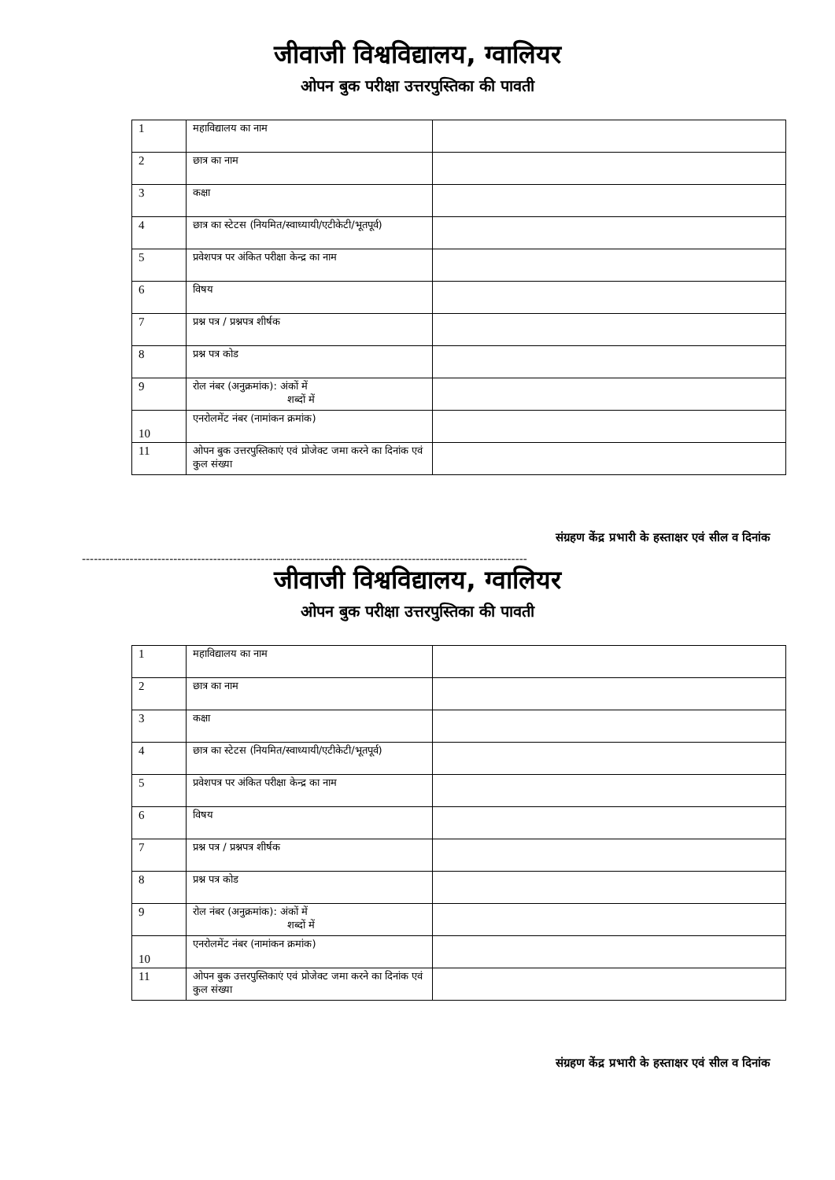जीवाजी विश्वविद्यालय, ग्वालियर
ओपन बुक परीक्षा उत्तरपुस्तिका की पावती
| 1 | महाविद्यालय का नाम | |
| 2 | छात्र का नाम | |
| 3 | कक्षा | |
| 4 | छात्र का स्टेटस (नियमित/स्वाध्यायी/एटीकेटी/भूतपूर्व) | |
| 5 | प्रवेशपत्र पर अंकित परीक्षा केन्द्र का नाम | |
| 6 | विषय | |
| 7 | प्रश्न पत्र / प्रश्नपत्र शीर्षक | |
| 8 | प्रश्न पत्र कोड | |
| 9 | रोल नंबर (अनुक्रमांक): अंकों में शब्दों में | |
| 10 | एनरोलमेंट नंबर (नामांकन क्रमांक) | |
| 11 | ओपन बुक उत्तरपुस्तिकाएं एवं प्रोजेक्ट जमा करने का दिनांक एवं कुल संख्या | |
संग्रहण केंद्र प्रभारी के हस्ताक्षर एवं सील व दिनांक
----------------------------------------------------------------------------------------------------------------
जीवाजी विश्वविद्यालय, ग्वालियर
ओपन बुक परीक्षा उत्तरपुस्तिका की पावती
| 1 | महाविद्यालय का नाम | |
| 2 | छात्र का नाम | |
| 3 | कक्षा | |
| 4 | छात्र का स्टेटस (नियमित/स्वाध्यायी/एटीकेटी/भूतपूर्व) | |
| 5 | प्रवेशपत्र पर अंकित परीक्षा केन्द्र का नाम | |
| 6 | विषय | |
| 7 | प्रश्न पत्र / प्रश्नपत्र शीर्षक | |
| 8 | प्रश्न पत्र कोड | |
| 9 | रोल नंबर (अनुक्रमांक): अंकों में शब्दों में | |
| 10 | एनरोलमेंट नंबर (नामांकन क्रमांक) | |
| 11 | ओपन बुक उत्तरपुस्तिकाएं एवं प्रोजेक्ट जमा करने का दिनांक एवं कुल संख्या | |
संग्रहण केंद्र प्रभारी के हस्ताक्षर एवं सील व दिनांक